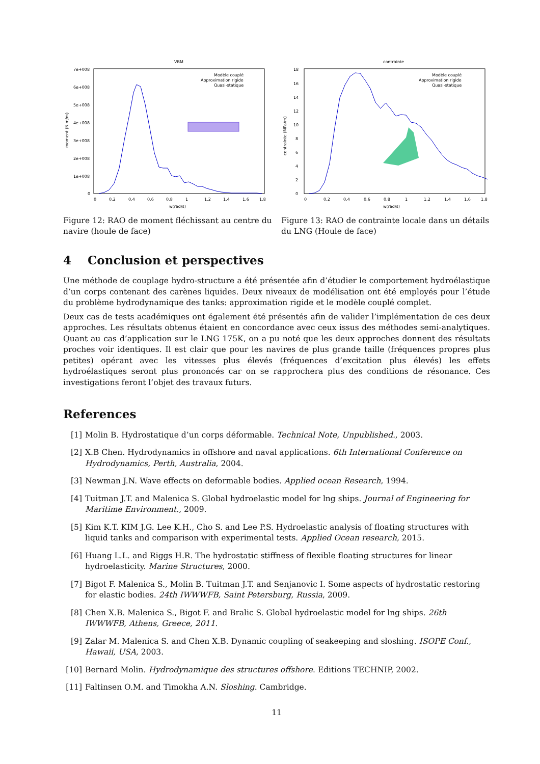VBM
7e+008
6e+008
5e+008
4e+008
3e+008
2e+008
1e+008
0
0
0.2
0.4
0.6
0.8
1
1.2
1.4
1.6
1.8
w(rad/s)
moment (N.m/m)
Modèle couplé
Approximation rigide
Quasi-statique
Figure 12: RAO de moment fléchissant au centre du navire (houle de face)
contrainte
18
16
14
12
10
8
6
4
2
0
0
0.2
0.4
0.6
0.8
1
1.2
1.4
1.6
1.8
w(rad/s)
contrainte (MPa/m)
Modèle couplé
Approximation rigide
Quasi-statique
Figure 13: RAO de contrainte locale dans un détails du LNG (Houle de face)
4 Conclusion et perspectives
Une méthode de couplage hydro-structure a été présentée afin d’étudier le comportement hydroélastique d’un corps contenant des carènes liquides. Deux niveaux de modélisation ont été employés pour l’étude du problème hydrodynamique des tanks: approximation rigide et le modèle couplé complet.
Deux cas de tests académiques ont également été présentés afin de valider l’implémentation de ces deux approches. Les résultats obtenus étaient en concordance avec ceux issus des méthodes semi-analytiques. Quant au cas d’application sur le LNG 175K, on a pu noté que les deux approches donnent des résultats proches voir identiques. Il est clair que pour les navires de plus grande taille (fréquences propres plus petites) opérant avec les vitesses plus élevés (fréquences d’excitation plus élevés) les effets hydroélastiques seront plus prononcés car on se rapprochera plus des conditions de résonance. Ces investigations feront l’objet des travaux futurs.
References
[1] Molin B. Hydrostatique d’un corps déformable. Technical Note, Unpublished., 2003.
[2] X.B Chen. Hydrodynamics in offshore and naval applications. 6th International Conference on Hydrodynamics, Perth, Australia, 2004.
[3] Newman J.N. Wave effects on deformable bodies. Applied ocean Research, 1994.
[4] Tuitman J.T. and Malenica S. Global hydroelastic model for lng ships. Journal of Engineering for Maritime Environment., 2009.
[5] Kim K.T. KIM J.G. Lee K.H., Cho S. and Lee P.S. Hydroelastic analysis of floating structures with liquid tanks and comparison with experimental tests. Applied Ocean research, 2015.
[6] Huang L.L. and Riggs H.R. The hydrostatic stiffness of flexible floating structures for linear hydroelasticity. Marine Structures, 2000.
[7] Bigot F. Malenica S., Molin B. Tuitman J.T. and Senjanovic I. Some aspects of hydrostatic restoring for elastic bodies. 24th IWWWFB, Saint Petersburg, Russia, 2009.
[8] Chen X.B. Malenica S., Bigot F. and Bralic S. Global hydroelastic model for lng ships. 26th IWWWFB, Athens, Greece, 2011.
[9] Zalar M. Malenica S. and Chen X.B. Dynamic coupling of seakeeping and sloshing. ISOPE Conf., Hawaii, USA, 2003.
[10] Bernard Molin. Hydrodynamique des structures offshore. Editions TECHNIP, 2002.
[11] Faltinsen O.M. and Timokha A.N. Sloshing. Cambridge.
11